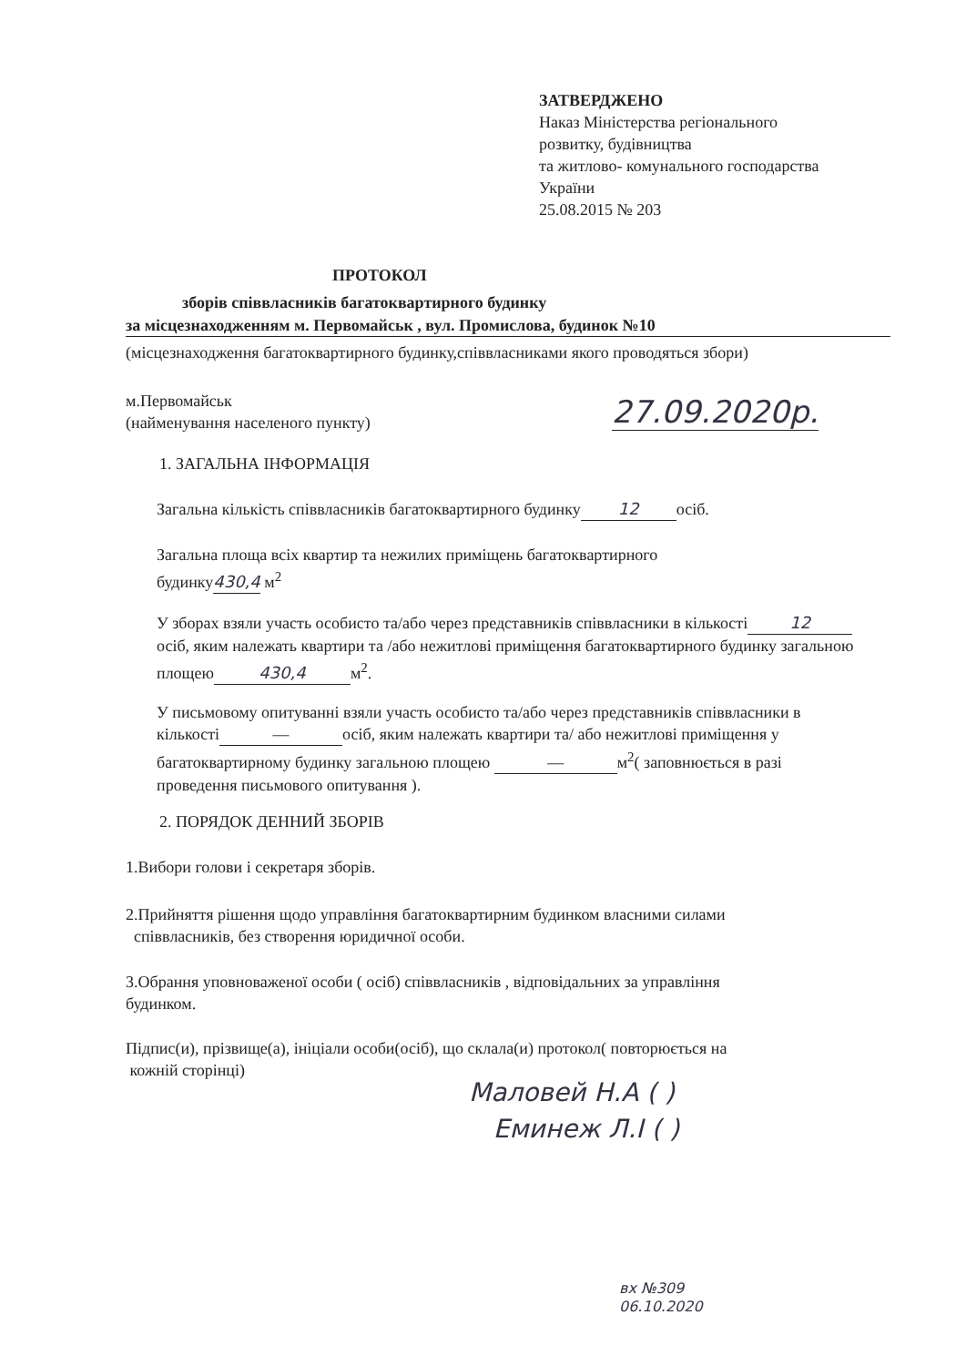ЗАТВЕРДЖЕНО
Наказ Міністерства регіонального
розвитку, будівництва
та житлово- комунального господарства
України
25.08.2015 № 203
ПРОТОКОЛ
зборів співвласників багатоквартирного будинку
за місцезнаходженням м. Первомайськ , вул. Промислова, будинок №10
(місцезнаходження багатоквартирного будинку,співвласниками якого проводяться збори)
м.Первомайськ
(найменування населеного пункту)
27.09.2020р.
1. ЗАГАЛЬНА ІНФОРМАЦІЯ
Загальна кількість співвласників багатоквартирного будинку 12 осіб.
Загальна площа всіх квартир та нежилих приміщень багатоквартирного
будинку430,4 м<sup>2</sup>
У зборах взяли участь особисто та/або через представників співвласники в кількості 12 осіб, яким належать квартири та /або нежитлові приміщення багатоквартирного будинку загальною площею 430,4 м<sup>2</sup>.
У письмовому опитуванні взяли участь особисто та/або через представників співвласники в кількості — осіб, яким належать квартири та/ або нежитлові приміщення у багатоквартирному будинку загальною площею — м<sup>2</sup>( заповнюється в разі проведення письмового опитування ).
2. ПОРЯДОК ДЕННИЙ ЗБОРІВ
1.Вибори голови і секретаря зборів.
2.Прийняття рішення щодо управління багатоквартирним будинком власними силами
співвласників, без створення юридичної особи.
3.Обрання уповноваженої особи ( осіб) співвласників , відповідальних за управління
будинком.
Підпис(и), прізвище(а), ініціали особи(осіб), що склала(и) протокол( повторюється на
кожній сторінці)
Маловей Н.А ( )
Еминеж Л.І ( )
вх №309
06.10.2020